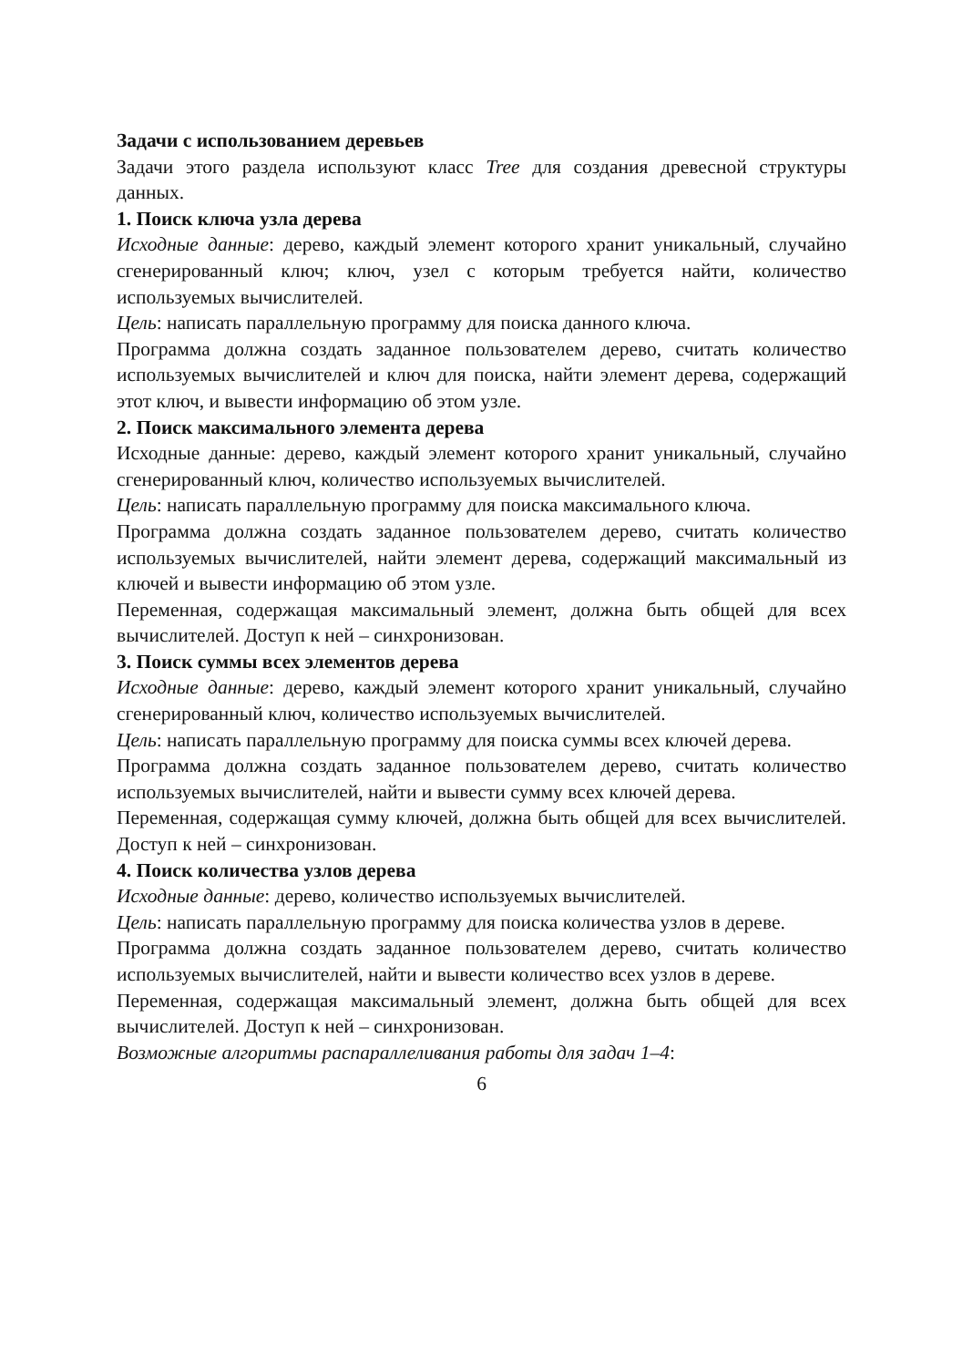Задачи с использованием деревьев
Задачи этого раздела используют класс Tree для создания древесной структуры данных.
1. Поиск ключа узла дерева
Исходные данные: дерево, каждый элемент которого хранит уникальный, случайно сгенерированный ключ; ключ, узел с которым требуется найти, количество используемых вычислителей.
Цель: написать параллельную программу для поиска данного ключа.
Программа должна создать заданное пользователем дерево, считать количество используемых вычислителей и ключ для поиска, найти элемент дерева, содержащий этот ключ, и вывести информацию об этом узле.
2. Поиск максимального элемента дерева
Исходные данные: дерево, каждый элемент которого хранит уникальный, случайно сгенерированный ключ, количество используемых вычислителей.
Цель: написать параллельную программу для поиска максимального ключа.
Программа должна создать заданное пользователем дерево, считать количество используемых вычислителей, найти элемент дерева, содержащий максимальный из ключей и вывести информацию об этом узле.
Переменная, содержащая максимальный элемент, должна быть общей для всех вычислителей. Доступ к ней – синхронизован.
3. Поиск суммы всех элементов дерева
Исходные данные: дерево, каждый элемент которого хранит уникальный, случайно сгенерированный ключ, количество используемых вычислителей.
Цель: написать параллельную программу для поиска суммы всех ключей дерева.
Программа должна создать заданное пользователем дерево, считать количество используемых вычислителей, найти и вывести сумму всех ключей дерева.
Переменная, содержащая сумму ключей, должна быть общей для всех вычислителей. Доступ к ней – синхронизован.
4. Поиск количества узлов дерева
Исходные данные: дерево, количество используемых вычислителей.
Цель: написать параллельную программу для поиска количества узлов в дереве.
Программа должна создать заданное пользователем дерево, считать количество используемых вычислителей, найти и вывести количество всех узлов в дереве.
Переменная, содержащая максимальный элемент, должна быть общей для всех вычислителей. Доступ к ней – синхронизован.
Возможные алгоритмы распараллеливания работы для задач 1–4:
6